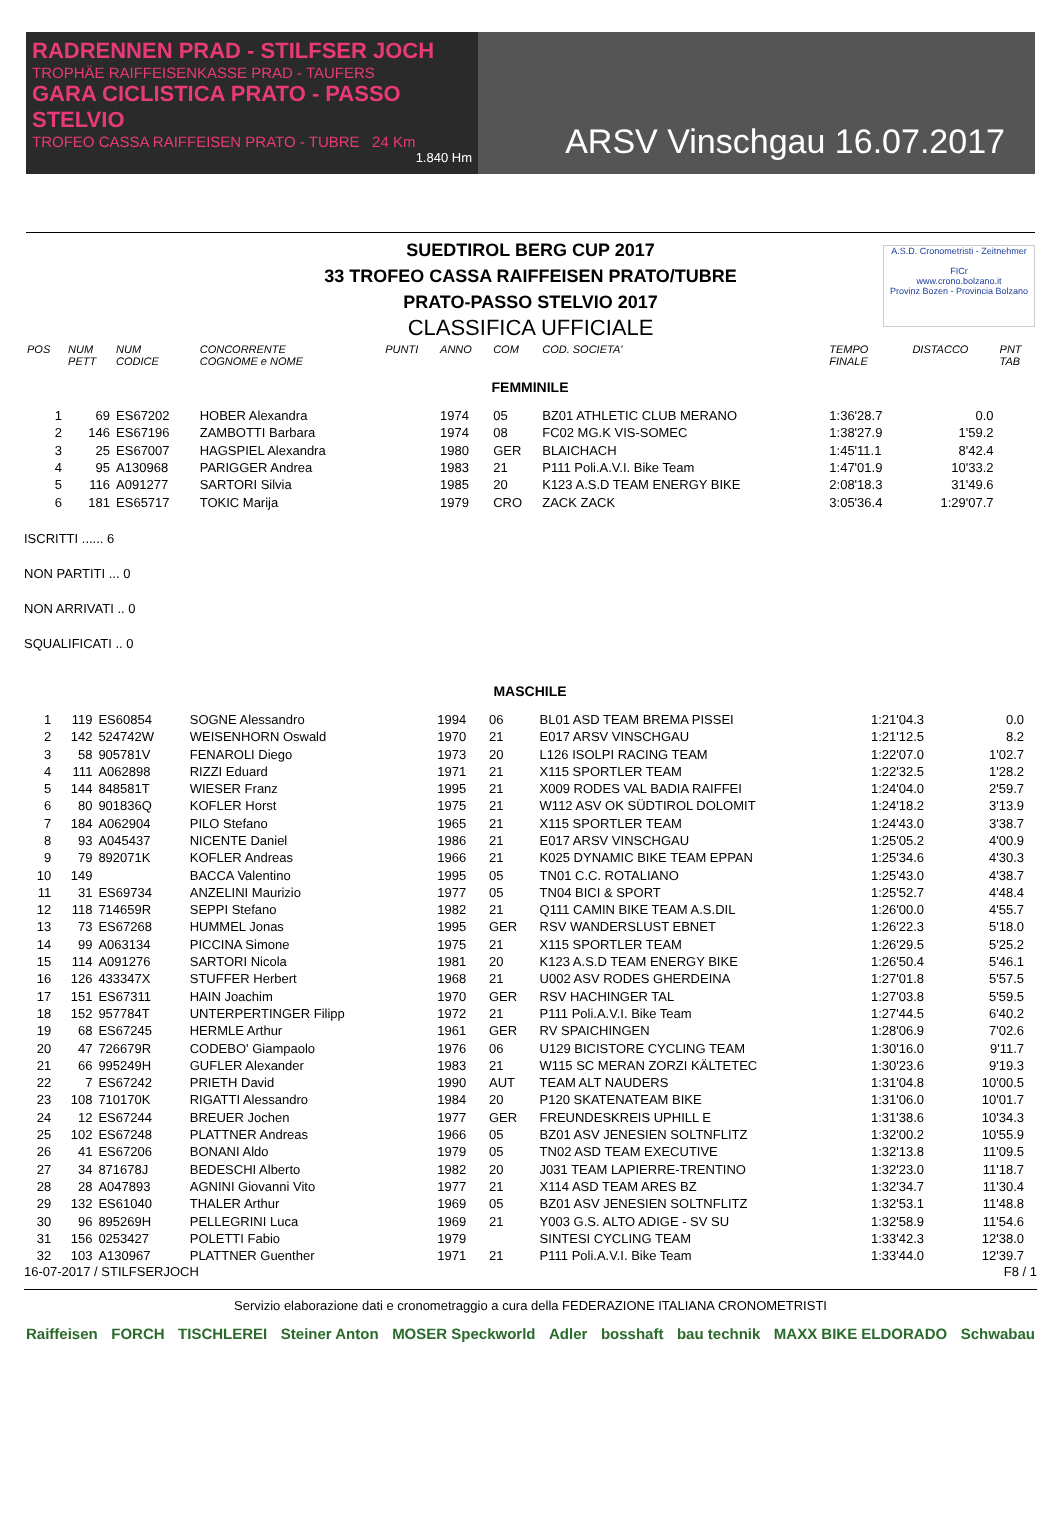RADRENNEN PRAD - STILFSER JOCH
TROPHÄE RAIFFEISENKASSE PRAD - TAUFERS
GARA CICLISTICA PRATO - PASSO STELVIO
TROFEO CASSA RAIFFEISEN PRATO - TUBRE 24 Km
1.840 Hm
ARSV Vinschgau 16.07.2017
SUEDTIROL BERG CUP 2017
33 TROFEO CASSA RAIFFEISEN PRATO/TUBRE
PRATO-PASSO STELVIO 2017
CLASSIFICA UFFICIALE
A.S.D. Cronometristi - Zeitnehmer
FICr
www.crono.bolzano.it
Provinz Bozen - Provincia Bolzano
| POS | NUM PETT | NUM CODICE | CONCORRENTE COGNOME e NOME | PUNTI | ANNO | COM | COD. SOCIETA' | TEMPO FINALE | DISTACCO | PNT TAB |
| --- | --- | --- | --- | --- | --- | --- | --- | --- | --- | --- |
| FEMMINILE | | | | | | | | | | |
| 1 | 69 | ES67202 | HOBER Alexandra | | 1974 | 05 | BZ01 ATHLETIC CLUB MERANO | 1:36'28.7 | 0.0 | |
| 2 | 146 | ES67196 | ZAMBOTTI Barbara | | 1974 | 08 | FC02 MG.K VIS-SOMEC | 1:38'27.9 | 1'59.2 | |
| 3 | 25 | ES67007 | HAGSPIEL Alexandra | | 1980 | GER | BLAICHACH | 1:45'11.1 | 8'42.4 | |
| 4 | 95 | A130968 | PARIGGER Andrea | | 1983 | 21 | P111 Poli.A.V.I. Bike Team | 1:47'01.9 | 10'33.2 | |
| 5 | 116 | A091277 | SARTORI Silvia | | 1985 | 20 | K123 A.S.D TEAM ENERGY BIKE | 2:08'18.3 | 31'49.6 | |
| 6 | 181 | ES65717 | TOKIC Marija | | 1979 | CRO | ZACK ZACK | 3:05'36.4 | 1:29'07.7 | |
ISCRITTI ...... 6
NON PARTITI ... 0
NON ARRIVATI .. 0
SQUALIFICATI .. 0
| MASCHILE | | | | | | | | | | |
| 1 | 119 | ES60854 | SOGNE Alessandro | | 1994 | 06 | BL01 ASD TEAM BREMA PISSEI | 1:21'04.3 | 0.0 | |
| 2 | 142 | 524742W | WEISENHORN Oswald | | 1970 | 21 | E017 ARSV VINSCHGAU | 1:21'12.5 | 8.2 | |
| 3 | 58 | 905781V | FENAROLI Diego | | 1973 | 20 | L126 ISOLPI RACING TEAM | 1:22'07.0 | 1'02.7 | |
| 4 | 111 | A062898 | RIZZI Eduard | | 1971 | 21 | X115 SPORTLER TEAM | 1:22'32.5 | 1'28.2 | |
| 5 | 144 | 848581T | WIESER Franz | | 1995 | 21 | X009 RODES VAL BADIA RAIFFEI | 1:24'04.0 | 2'59.7 | |
| 6 | 80 | 901836Q | KOFLER Horst | | 1975 | 21 | W112 ASV OK SÜDTIROL DOLOMIT | 1:24'18.2 | 3'13.9 | |
| 7 | 184 | A062904 | PILO Stefano | | 1965 | 21 | X115 SPORTLER TEAM | 1:24'43.0 | 3'38.7 | |
| 8 | 93 | A045437 | NICENTE Daniel | | 1986 | 21 | E017 ARSV VINSCHGAU | 1:25'05.2 | 4'00.9 | |
| 9 | 79 | 892071K | KOFLER Andreas | | 1966 | 21 | K025 DYNAMIC BIKE TEAM EPPAN | 1:25'34.6 | 4'30.3 | |
| 10 | 149 | | BACCA Valentino | | 1995 | 05 | TN01 C.C. ROTALIANO | 1:25'43.0 | 4'38.7 | |
| 11 | 31 | ES69734 | ANZELINI Maurizio | | 1977 | 05 | TN04 BICI & SPORT | 1:25'52.7 | 4'48.4 | |
| 12 | 118 | 714659R | SEPPI Stefano | | 1982 | 21 | Q111 CAMIN BIKE TEAM A.S.DIL | 1:26'00.0 | 4'55.7 | |
| 13 | 73 | ES67268 | HUMMEL Jonas | | 1995 | GER | RSV WANDERSLUST EBNET | 1:26'22.3 | 5'18.0 | |
| 14 | 99 | A063134 | PICCINA Simone | | 1975 | 21 | X115 SPORTLER TEAM | 1:26'29.5 | 5'25.2 | |
| 15 | 114 | A091276 | SARTORI Nicola | | 1981 | 20 | K123 A.S.D TEAM ENERGY BIKE | 1:26'50.4 | 5'46.1 | |
| 16 | 126 | 433347X | STUFFER Herbert | | 1968 | 21 | U002 ASV RODES GHERDEINA | 1:27'01.8 | 5'57.5 | |
| 17 | 151 | ES67311 | HAIN Joachim | | 1970 | GER | RSV HACHINGER TAL | 1:27'03.8 | 5'59.5 | |
| 18 | 152 | 957784T | UNTERPERTINGER Filipp | | 1972 | 21 | P111 Poli.A.V.I. Bike Team | 1:27'44.5 | 6'40.2 | |
| 19 | 68 | ES67245 | HERMLE Arthur | | 1961 | GER | RV SPAICHINGEN | 1:28'06.9 | 7'02.6 | |
| 20 | 47 | 726679R | CODEBO' Giampaolo | | 1976 | 06 | U129 BICISTORE CYCLING TEAM | 1:30'16.0 | 9'11.7 | |
| 21 | 66 | 995249H | GUFLER Alexander | | 1983 | 21 | W115 SC MERAN ZORZI KÄLTETEC | 1:30'23.6 | 9'19.3 | |
| 22 | 7 | ES67242 | PRIETH David | | 1990 | AUT | TEAM ALT NAUDERS | 1:31'04.8 | 10'00.5 | |
| 23 | 108 | 710170K | RIGATTI Alessandro | | 1984 | 20 | P120 SKATENATEAM BIKE | 1:31'06.0 | 10'01.7 | |
| 24 | 12 | ES67244 | BREUER Jochen | | 1977 | GER | FREUNDESKREIS UPHILL E | 1:31'38.6 | 10'34.3 | |
| 25 | 102 | ES67248 | PLATTNER Andreas | | 1966 | 05 | BZ01 ASV JENESIEN SOLTNFLITZ | 1:32'00.2 | 10'55.9 | |
| 26 | 41 | ES67206 | BONANI Aldo | | 1979 | 05 | TN02 ASD TEAM EXECUTIVE | 1:32'13.8 | 11'09.5 | |
| 27 | 34 | 871678J | BEDESCHI Alberto | | 1982 | 20 | J031 TEAM LAPIERRE-TRENTINO | 1:32'23.0 | 11'18.7 | |
| 28 | 28 | A047893 | AGNINI Giovanni Vito | | 1977 | 21 | X114 ASD TEAM ARES BZ | 1:32'34.7 | 11'30.4 | |
| 29 | 132 | ES61040 | THALER Arthur | | 1969 | 05 | BZ01 ASV JENESIEN SOLTNFLITZ | 1:32'53.1 | 11'48.8 | |
| 30 | 96 | 895269H | PELLEGRINI Luca | | 1969 | 21 | Y003 G.S. ALTO ADIGE - SV SU | 1:32'58.9 | 11'54.6 | |
| 31 | 156 | 0253427 | POLETTI Fabio | | 1979 | | SINTESI CYCLING TEAM | 1:33'42.3 | 12'38.0 | |
| 32 | 103 | A130967 | PLATTNER Guenther | | 1971 | 21 | P111 Poli.A.V.I. Bike Team | 1:33'44.0 | 12'39.7 | |
16-07-2017 / STILFSERJOCH F8 / 1
Servizio elaborazione dati e cronometraggio a cura della FEDERAZIONE ITALIANA CRONOMETRISTI
Raiffeisen FORCH TISCHLEREI Steiner Anton MOSER Speckworld Adler bosshaft bau technik MAXX BIKE ELDORADO Schwabau